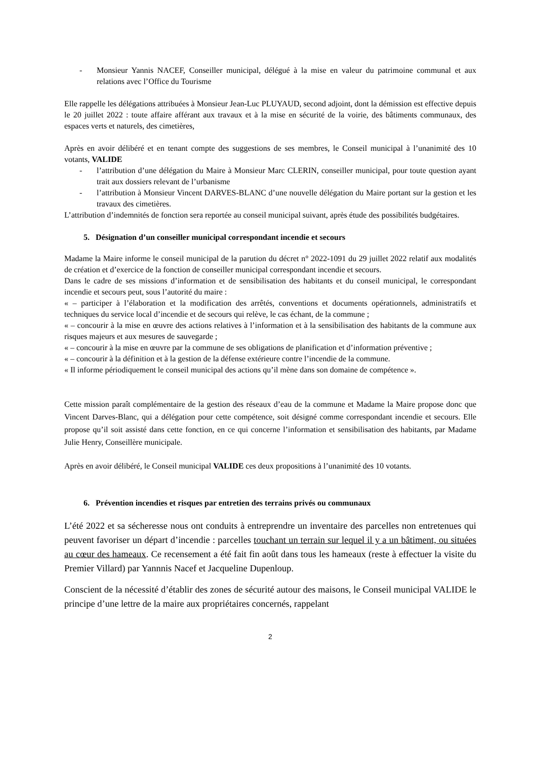- Monsieur Yannis NACEF, Conseiller municipal, délégué à la mise en valeur du patrimoine communal et aux relations avec l’Office du Tourisme
Elle rappelle les délégations attribuées à Monsieur Jean-Luc PLUYAUD, second adjoint, dont la démission est effective depuis le 20 juillet 2022 : toute affaire afférant aux travaux et à la mise en sécurité de la voirie, des bâtiments communaux, des espaces verts et naturels, des cimetières,
Après en avoir délibéré et en tenant compte des suggestions de ses membres, le Conseil municipal à l’unanimité des 10 votants, VALIDE
- l’attribution d’une délégation du Maire à Monsieur Marc CLERIN, conseiller municipal, pour toute question ayant trait aux dossiers relevant de l’urbanisme
- l’attribution à Monsieur Vincent DARVES-BLANC d’une nouvelle délégation du Maire portant sur la gestion et les travaux des cimetières.
L’attribution d’indemnités de fonction sera reportée au conseil municipal suivant, après étude des possibilités budgétaires.
5. Désignation d’un conseiller municipal correspondant incendie et secours
Madame la Maire informe le conseil municipal de la parution du décret n° 2022-1091 du 29 juillet 2022 relatif aux modalités de création et d’exercice de la fonction de conseiller municipal correspondant incendie et secours.
Dans le cadre de ses missions d’information et de sensibilisation des habitants et du conseil municipal, le correspondant incendie et secours peut, sous l’autorité du maire :
« – participer à l’élaboration et la modification des arrêtés, conventions et documents opérationnels, administratifs et techniques du service local d’incendie et de secours qui relève, le cas échant, de la commune ;
« – concourir à la mise en œuvre des actions relatives à l’information et à la sensibilisation des habitants de la commune aux risques majeurs et aux mesures de sauvegarde ;
« – concourir à la mise en œuvre par la commune de ses obligations de planification et d’information préventive ;
« – concourir à la définition et à la gestion de la défense extérieure contre l’incendie de la commune.
« Il informe périodiquement le conseil municipal des actions qu’il mène dans son domaine de compétence ».
Cette mission paraît complémentaire de la gestion des réseaux d’eau de la commune et Madame la Maire propose donc que Vincent Darves-Blanc, qui a délégation pour cette compétence, soit désigné comme correspondant incendie et secours. Elle propose qu’il soit assisté dans cette fonction, en ce qui concerne l’information et sensibilisation des habitants, par Madame Julie Henry, Conseillère municipale.
Après en avoir délibéré, le Conseil municipal VALIDE ces deux propositions à l’unanimité des 10 votants.
6. Prévention incendies et risques par entretien des terrains privés ou communaux
L’été 2022 et sa sécheresse nous ont conduits à entreprendre un inventaire des parcelles non entretenues qui peuvent favoriser un départ d’incendie : parcelles touchant un terrain sur lequel il y a un bâtiment, ou situées au cœur des hameaux. Ce recensement a été fait fin août dans tous les hameaux (reste à effectuer la visite du Premier Villard) par Yannnis Nacef et Jacqueline Dupenloup.
Conscient de la nécessité d’établir des zones de sécurité autour des maisons, le Conseil municipal VALIDE le principe d’une lettre de la maire aux propriétaires concernés, rappelant
2